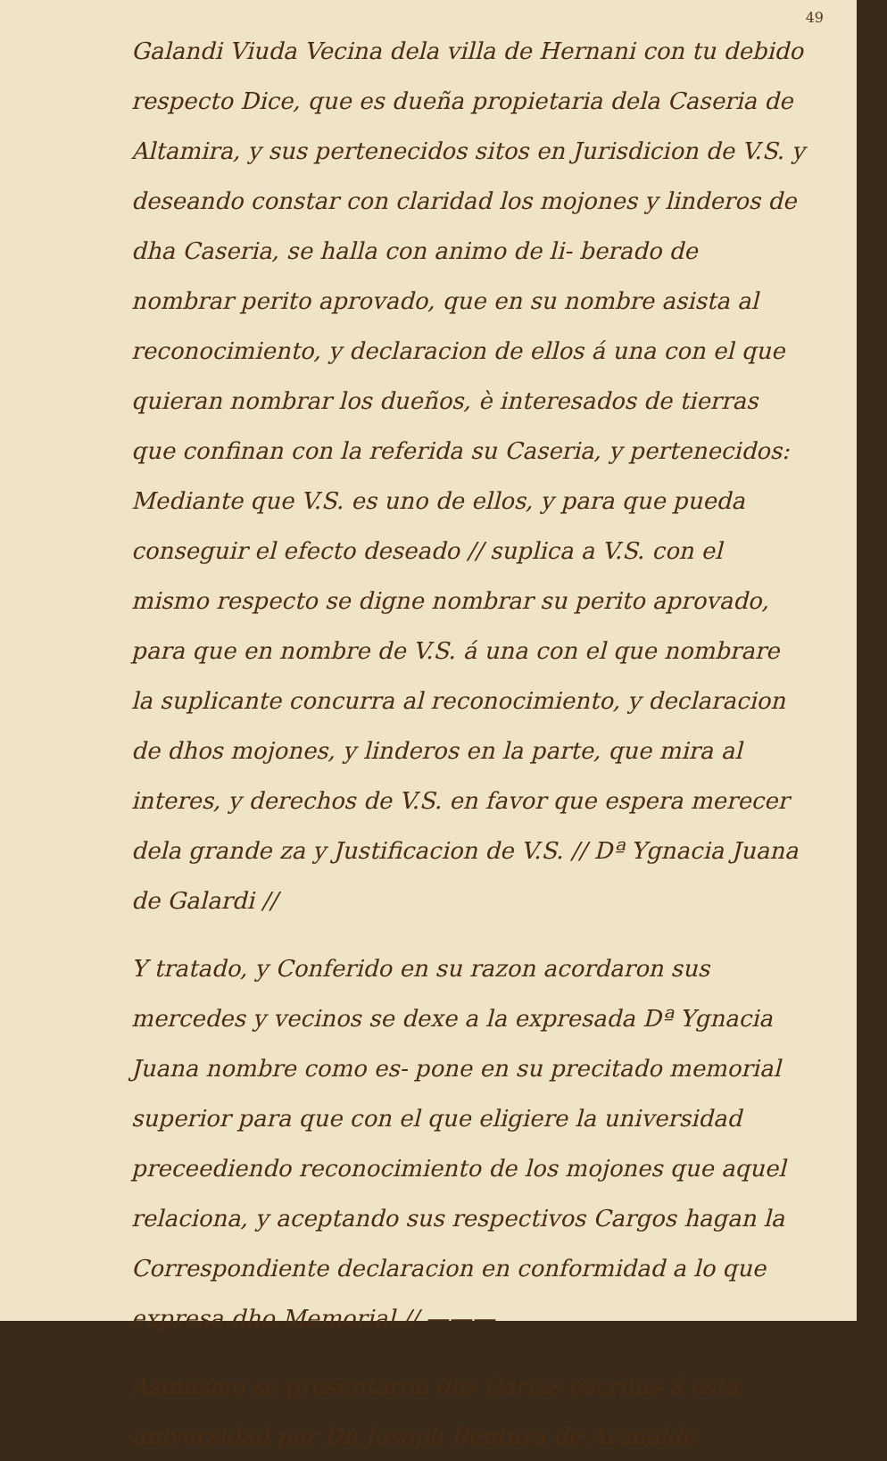49
Galandi Viuda Vecina dela villa de Hernani con tu debido respecto Dice, que es dueña propietaria dela Caseria de Altamira, y sus pertenecidos sitos en Jurisdicion de V.S. y deseando constar con claridad los mojones y linderos de dha Caseria, se halla con animo de li- berado de nombrar perito aprovado, que en su nombre asista al reconocimiento, y declaracion de ellos á una con el que quieran nombrar los dueños, è interesados de tierras que confinan con la referida su Caseria, y pertenecidos: Mediante que V.S. es uno de ellos, y para que pueda conseguir el efecto deseado // suplica a V.S. con el mismo respecto se digne nombrar su perito aprovado, para que en nombre de V.S. á una con el que nombrare la suplicante concurra al reconocimiento, y declaracion de dhos mojones, y linderos en la parte, que mira al interes, y derechos de V.S. en favor que espera merecer dela grande za y Justificacion de V.S. // Dª Ygnacia Juana de Galardi //
Y tratado, y Conferido en su razon acordaron sus mercedes y vecinos se dexe a la expresada Dª Ygnacia Juana nombre como es- pone en su precitado memorial superior para que con el que eligiere la universidad preceediendo reconocimiento de los mojones que aquel relaciona, y aceptando sus respectivos Cargos hagan la Correspondiente declaracion en conformidad a lo que expresa dho Memorial // ———
Asimismo se presentaron dos Cartas escritas á esta universidad por Dn Joseph Bentura de Aranalde